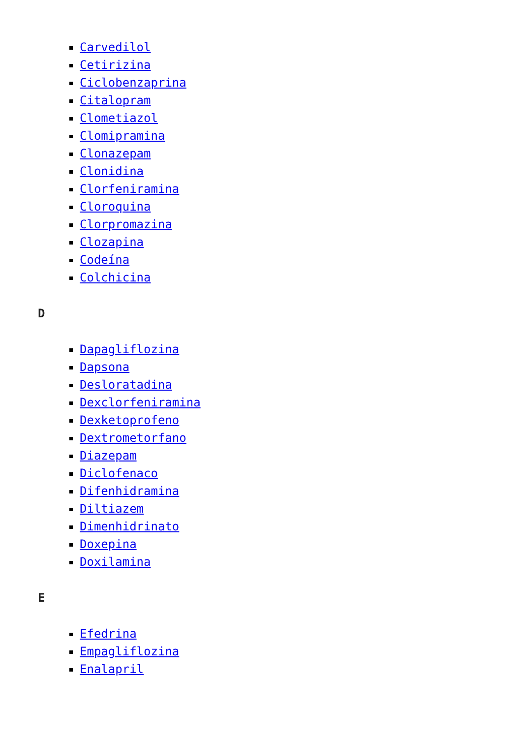Carvedilol
Cetirizina
Ciclobenzaprina
Citalopram
Clometiazol
Clomipramina
Clonazepam
Clonidina
Clorfeniramina
Cloroquina
Clorpromazina
Clozapina
Codeína
Colchicina
D
Dapagliflozina
Dapsona
Desloratadina
Dexclorfeniramina
Dexketoprofeno
Dextrometorfano
Diazepam
Diclofenaco
Difenhidramina
Diltiazem
Dimenhidrinato
Doxepina
Doxilamina
E
Efedrina
Empagliflozina
Enalapril